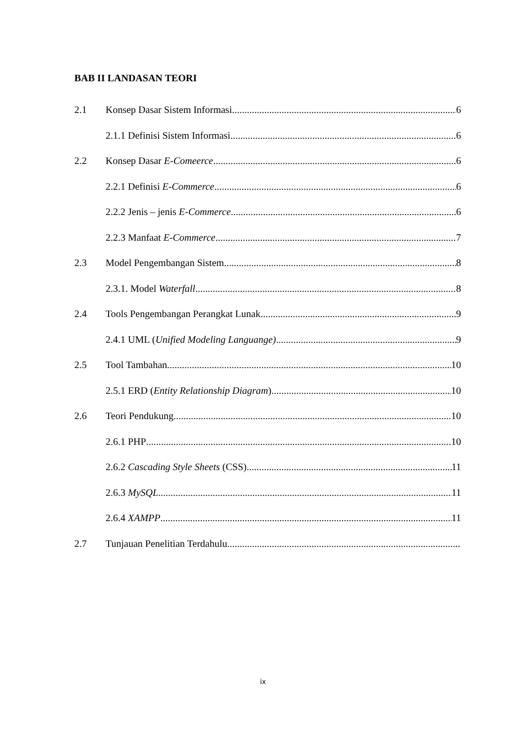BAB II LANDASAN TEORI
2.1 Konsep Dasar Sistem Informasi 6
2.1.1 Definisi Sistem Informasi 6
2.2 Konsep Dasar E-Comeerce 6
2.2.1 Definisi E-Commerce 6
2.2.2 Jenis – jenis E-Commerce 6
2.2.3 Manfaat E-Commerce 7
2.3 Model Pengembangan Sistem 8
2.3.1. Model Waterfall 8
2.4 Tools Pengembangan Perangkat Lunak 9
2.4.1 UML (Unified Modeling Languange) 9
2.5 Tool Tambahan 10
2.5.1 ERD (Entity Relationship Diagram) 10
2.6 Teori Pendukung 10
2.6.1 PHP 10
2.6.2 Cascading Style Sheets (CSS) 11
2.6.3 MySQL 11
2.6.4 XAMPP 11
2.7 Tunjauan Penelitian Terdahulu
ix